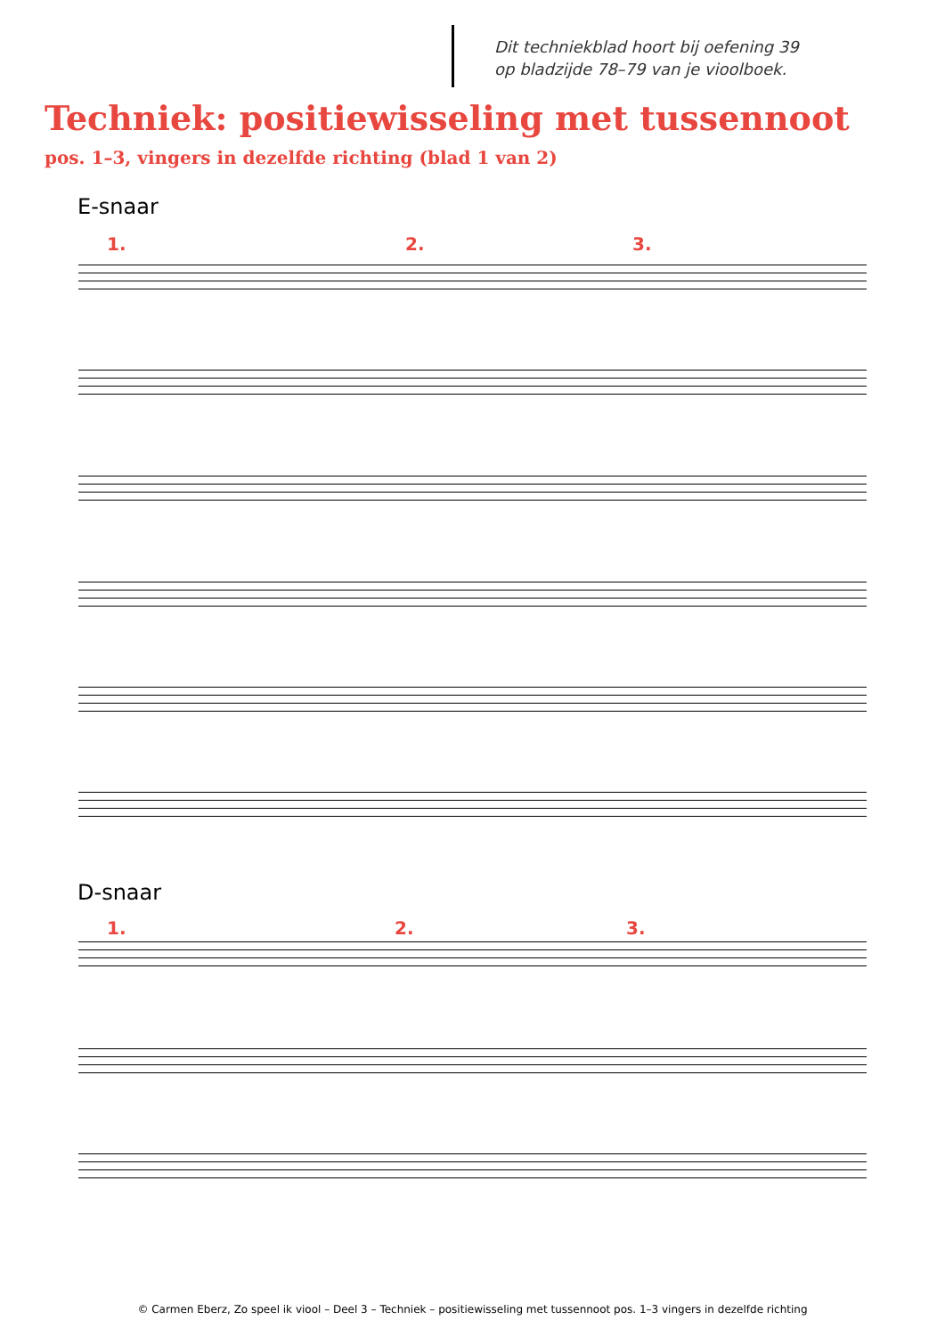Dit techniekblad hoort bij oefening 39
op bladzijde 78–79 van je vioolboek.
Techniek: positiewisseling met tussennoot
pos. 1–3, vingers in dezelfde richting (blad 1 van 2)
E-snaar
1. 2. 3.
D-snaar
1. 2. 3.
© Carmen Eberz, Zo speel ik viool – Deel 3 – Techniek – positiewisseling met tussennoot pos. 1–3 vingers in dezelfde richting